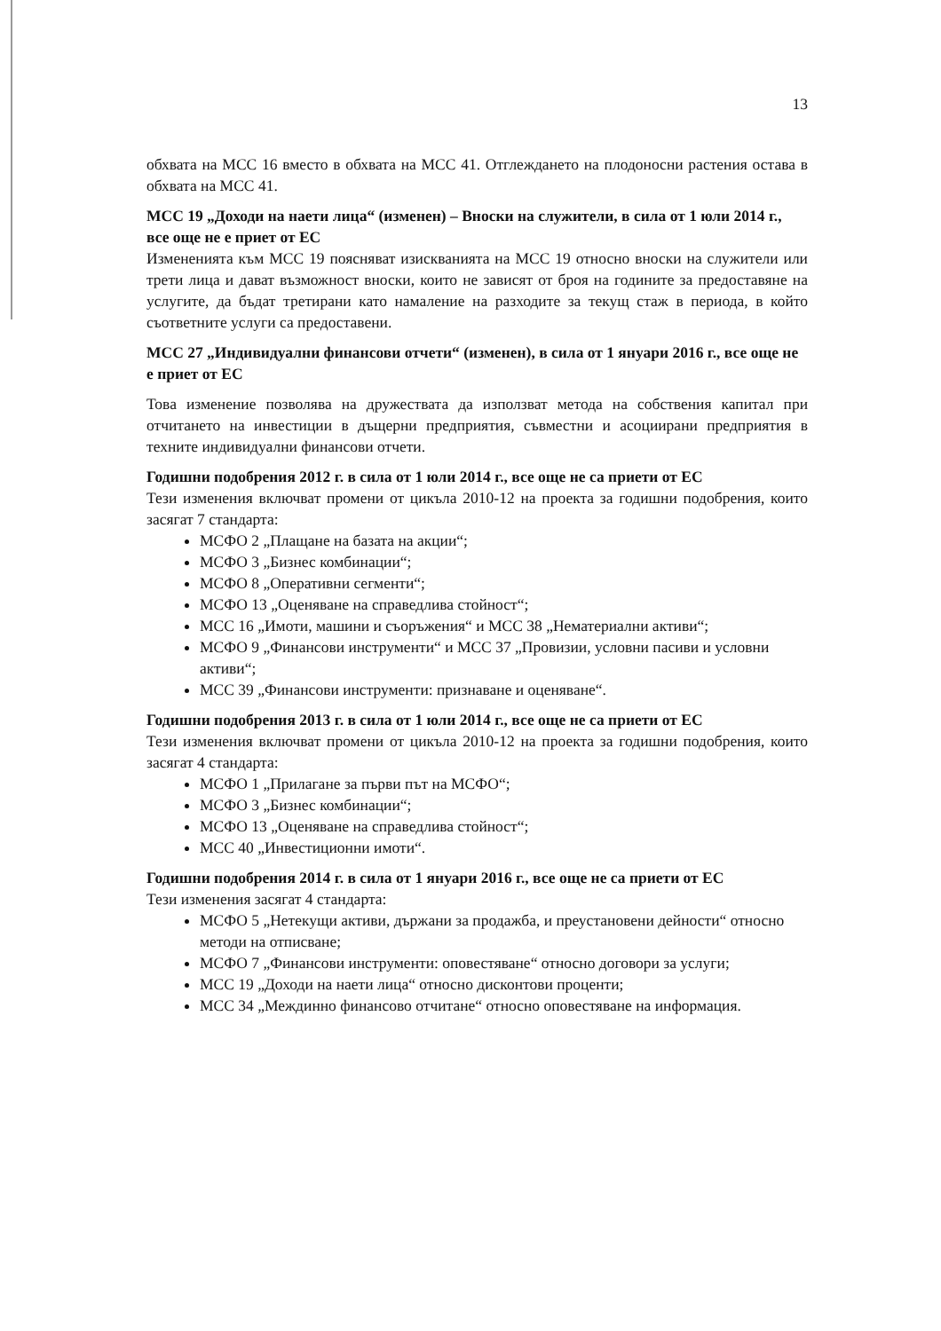13
обхвата на МСС 16 вместо в обхвата на МСС 41. Отглеждането на плодоносни растения остава в обхвата на МСС 41.
МСС 19 „Доходи на наети лица“ (изменен) – Вноски на служители, в сила от 1 юли 2014 г., все още не е приет от ЕС
Измененията към МСС 19 поясняват изискванията на МСС 19 относно вноски на служители или трети лица и дават възможност вноски, които не зависят от броя на годините за предоставяне на услугите, да бъдат третирани като намаление на разходите за текущ стаж в периода, в който съответните услуги са предоставени.
МСС 27 „Индивидуални финансови отчети“ (изменен), в сила от 1 януари 2016 г., все още не е приет от ЕС
Това изменение позволява на дружествата да използват метода на собствения капитал при отчитането на инвестиции в дъщерни предприятия, съвместни и асоциирани предприятия в техните индивидуални финансови отчети.
Годишни подобрения 2012 г. в сила от 1 юли 2014 г., все още не са приети от ЕС
Тези изменения включват промени от цикъла 2010-12 на проекта за годишни подобрения, които засягат 7 стандарта:
МСФО 2 „Плащане на базата на акции“;
МСФО 3 „Бизнес комбинации“;
МСФО 8 „Оперативни сегменти“;
МСФО 13 „Оценяване на справедлива стойност“;
МСС 16 „Имоти, машини и съоръжения“ и МСС 38 „Нематериални активи“;
МСФО 9 „Финансови инструменти“ и МСС 37 „Провизии, условни пасиви и условни активи“;
МСС 39 „Финансови инструменти: признаване и оценяване“.
Годишни подобрения 2013 г. в сила от 1 юли 2014 г., все още не са приети от ЕС
Тези изменения включват промени от цикъла 2010-12 на проекта за годишни подобрения, които засягат 4 стандарта:
МСФО 1 „Прилагане за първи път на МСФО“;
МСФО 3 „Бизнес комбинации“;
МСФО 13 „Оценяване на справедлива стойност“;
МСС 40 „Инвестиционни имоти“.
Годишни подобрения 2014 г. в сила от 1 януари 2016 г., все още не са приети от ЕС
Тези изменения засягат 4 стандарта:
МСФО 5 „Нетекущи активи, държани за продажба, и преустановени дейности“ относно методи на отписване;
МСФО 7 „Финансови инструменти: оповестяване“ относно договори за услуги;
МСС 19 „Доходи на наети лица“ относно дисконтови проценти;
МСС 34 „Междинно финансово отчитане“ относно оповестяване на информация.